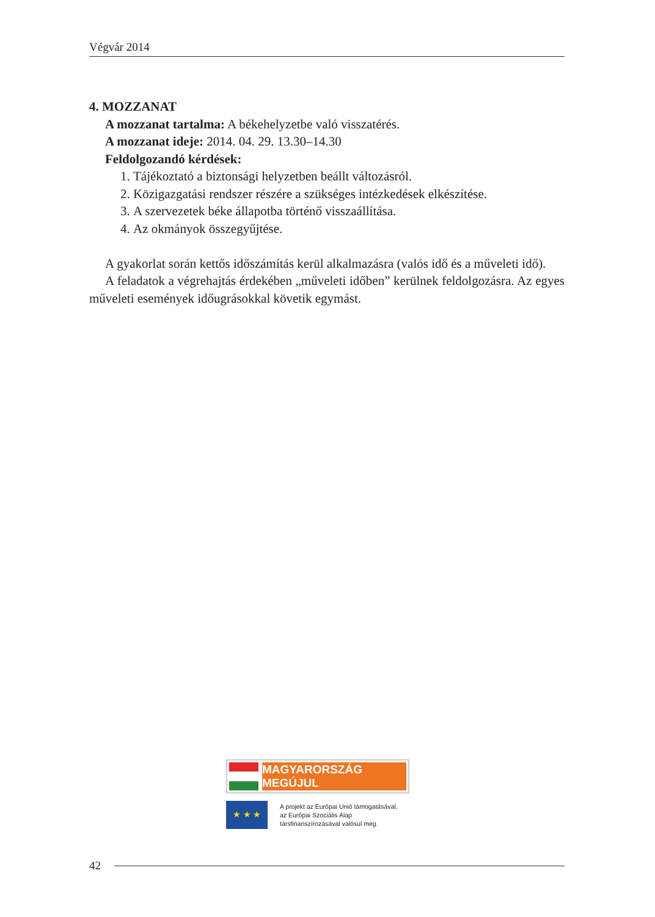Végvár 2014
4. MOZZANAT
A mozzanat tartalma: A békehelyzetbe való visszatérés.
A mozzanat ideje: 2014. 04. 29. 13.30–14.30
Feldolgozandó kérdések:
1. Tájékoztató a biztonsági helyzetben beállt változásról.
2. Közigazgatási rendszer részére a szükséges intézkedések elkészítése.
3. A szervezetek béke állapotba történő visszaállítása.
4. Az okmányok összegyűjtése.
A gyakorlat során kettős időszámítás kerül alkalmazásra (valós idő és a műveleti idő).
A feladatok a végrehajtás érdekében „műveleti időben” kerülnek feldolgozásra. Az egyes műveleti események időugrásokkal követik egymást.
MAGYARORSZÁG MEGÚJUL
★ ★ ★
A projekt az Európai Unió támogatásával,
az Európai Szociális Alap
társfinanszírozásával valósul meg.
42